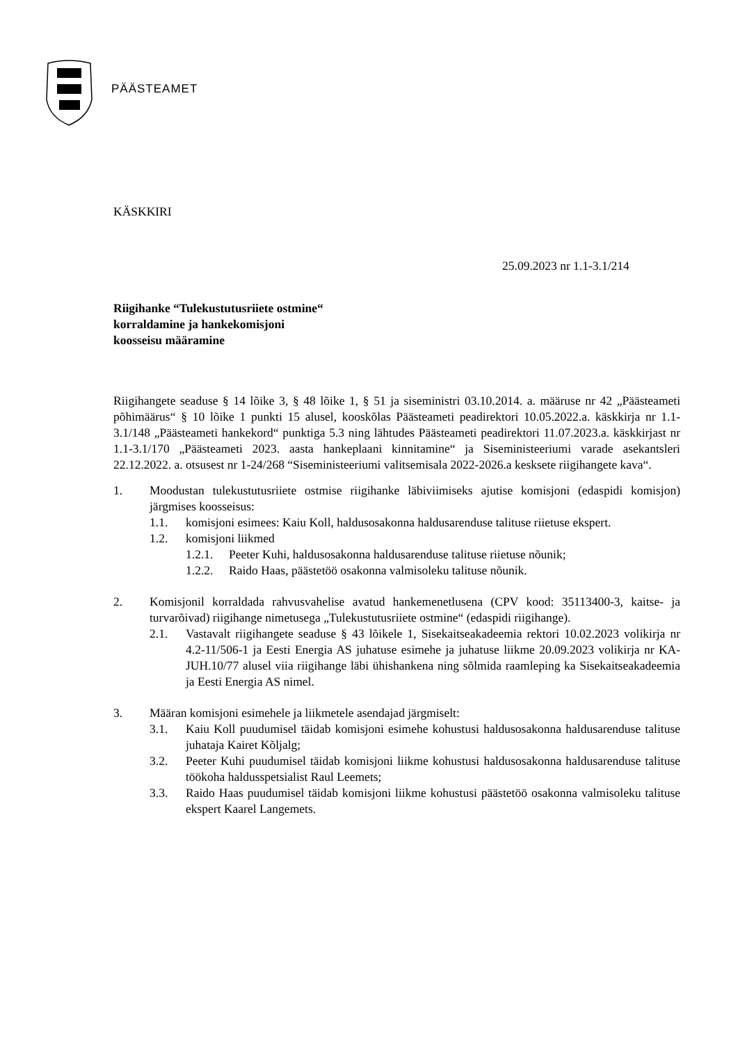PÄÄSTEAMET
KÄSKKIRI
25.09.2023 nr 1.1-3.1/214
Riigihanke “Tulekustutusriiete ostmine“
korraldamine ja hankekomisjoni
koosseisu määramine
Riigihangete seaduse § 14 lõike 3, § 48 lõike 1, § 51 ja siseministri 03.10.2014. a. määruse nr 42 „Päästeameti põhimäärus“ § 10 lõike 1 punkti 15 alusel, kooskõlas Päästeameti peadirektori 10.05.2022.a. käskkirja nr 1.1-3.1/148 „Päästeameti hankekord“ punktiga 5.3 ning lähtudes Päästeameti peadirektori 11.07.2023.a. käskkirjast nr 1.1-3.1/170 „Päästeameti 2023. aasta hankeplaani kinnitamine“ ja Siseministeeriumi varade asekantsleri 22.12.2022. a. otsusest nr 1-24/268 “Siseministeeriumi valitsemisala 2022-2026.a kesksete riigihangete kava“.
1. Moodustan tulekustutusriiete ostmise riigihanke läbiviimiseks ajutise komisjoni (edaspidi komisjon) järgmises koosseisus:
1.1. komisjoni esimees: Kaiu Koll, haldusosakonna haldusarenduse talituse riietuse ekspert.
1.2. komisjoni liikmed
1.2.1.
Peeter Kuhi, haldusosakonna haldusarenduse talituse riietuse nõunik;
1.2.2.
Raido Haas, päästetöö osakonna valmisoleku talituse nõunik.
2. Komisjonil korraldada rahvusvahelise avatud hankemenetlusena (CPV kood: 35113400-3, kaitse- ja turvarõivad) riigihange nimetusega „Tulekustutusriiete ostmine“ (edaspidi riigihange).
2.1. Vastavalt riigihangete seaduse § 43 lõikele 1, Sisekaitseakadeemia rektori 10.02.2023 volikirja nr 4.2-11/506-1 ja Eesti Energia AS juhatuse esimehe ja juhatuse liikme 20.09.2023 volikirja nr KA-JUH.10/77 alusel viia riigihange läbi ühishankena ning sõlmida raamleping ka Sisekaitseakadeemia ja Eesti Energia AS nimel.
3. Määran komisjoni esimehele ja liikmetele asendajad järgmiselt:
3.1. Kaiu Koll puudumisel täidab komisjoni esimehe kohustusi haldusosakonna haldusarenduse talituse juhataja Kairet Kõljalg;
3.2. Peeter Kuhi puudumisel täidab komisjoni liikme kohustusi haldusosakonna haldusarenduse talituse töökoha haldusspetsialist Raul Leemets;
3.3. Raido Haas puudumisel täidab komisjoni liikme kohustusi päästetöö osakonna valmisoleku talituse ekspert Kaarel Langemets.